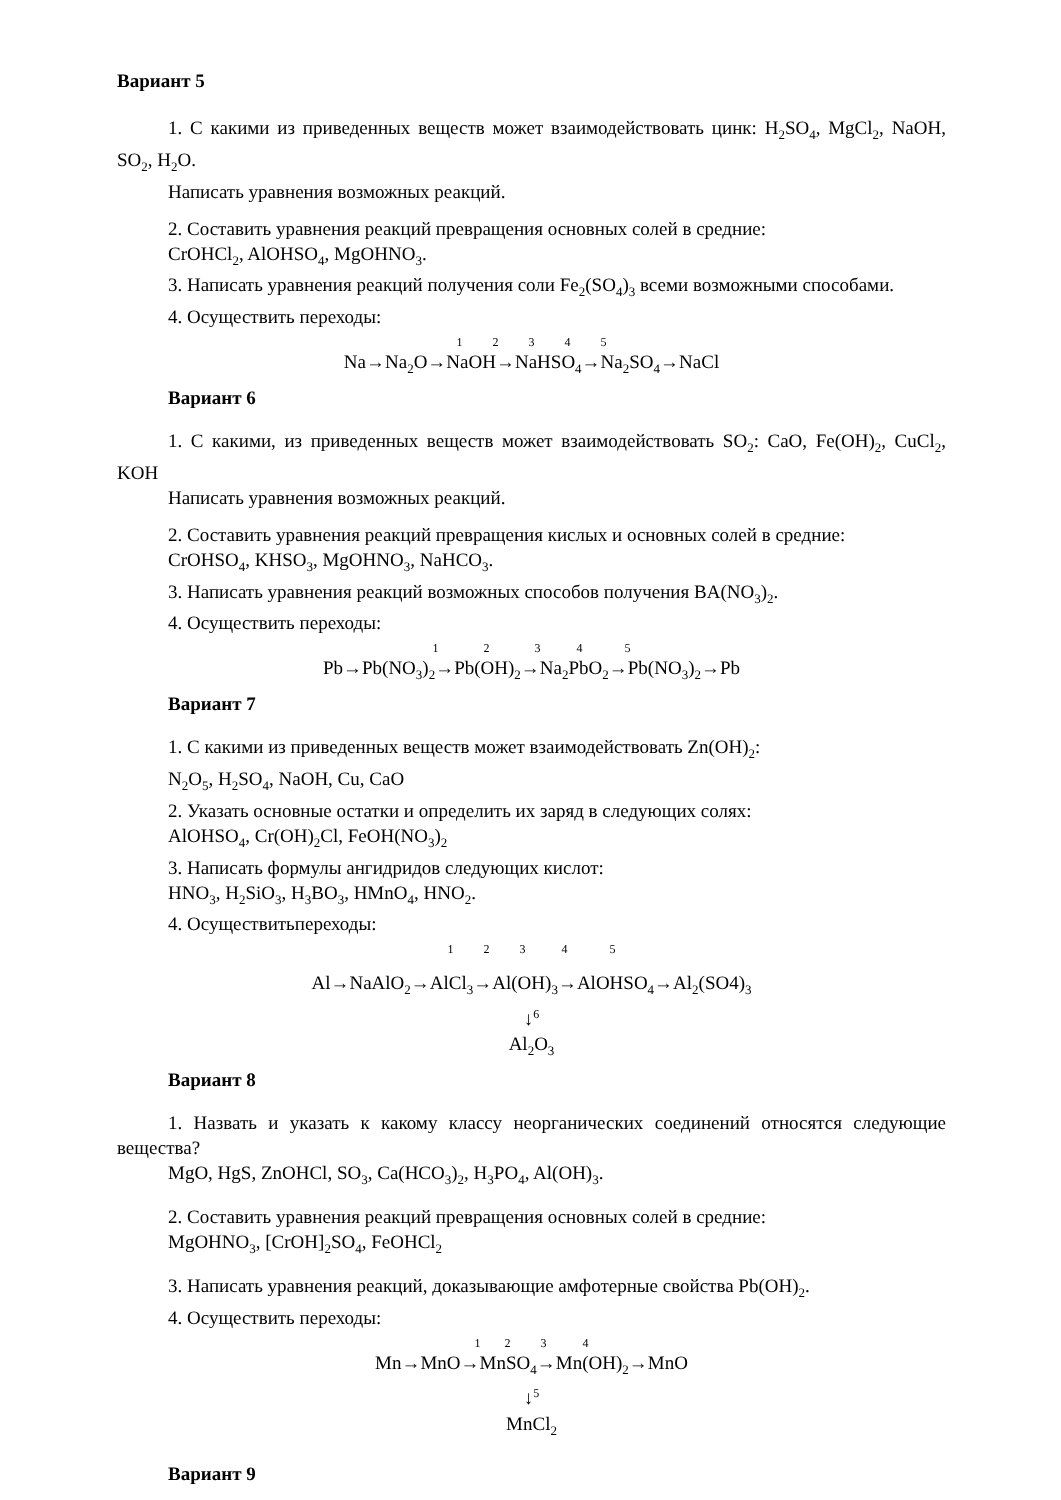Вариант 5
1. С какими из приведенных веществ может взаимодействовать цинк: H<sub>2</sub>SO<sub>4</sub>, MgCl<sub>2</sub>, NaOH, SO<sub>2</sub>, H<sub>2</sub>O.
Написать уравнения возможных реакций.
2. Составить уравнения реакций превращения основных солей в средние:
CrOHCl<sub>2</sub>, AlOHSO<sub>4</sub>, MgOHNO<sub>3</sub>.
3. Написать уравнения реакций получения соли Fe<sub>2</sub>(SO<sub>4</sub>)<sub>3</sub> всеми возможными способами.
4. Осуществить переходы:
1 2 3 4 5
Na→Na<sub>2</sub>O→NaOH→NaHSO<sub>4</sub>→Na<sub>2</sub>SO<sub>4</sub>→NaCl
Вариант 6
1. С какими, из приведенных веществ может взаимодействовать SO<sub>2</sub>: CaO, Fe(OH)<sub>2</sub>, CuCl<sub>2</sub>, KOH
Написать уравнения возможных реакций.
2. Составить уравнения реакций превращения кислых и основных солей в средние:
CrOHSO<sub>4</sub>, KHSO<sub>3</sub>, MgOHNO<sub>3</sub>, NaHCO<sub>3</sub>.
3. Написать уравнения реакций возможных способов получения BA(NO<sub>3</sub>)<sub>2</sub>.
4. Осуществить переходы:
1 2 3 4 5
Pb→Pb(NO<sub>3</sub>)<sub>2</sub>→Pb(OH)<sub>2</sub>→Na<sub>2</sub>PbO<sub>2</sub>→Pb(NO<sub>3</sub>)<sub>2</sub>→Pb
Вариант 7
1. С какими из приведенных веществ может взаимодействовать Zn(OH)<sub>2</sub>:
N<sub>2</sub>O<sub>5</sub>, H<sub>2</sub>SO<sub>4</sub>, NaOH, Cu, CaO
2. Указать основные остатки и определить их заряд в следующих солях:
AlOHSO<sub>4</sub>, Cr(OH)<sub>2</sub>Cl, FeOH(NO<sub>3</sub>)<sub>2</sub>
3. Написать формулы ангидридов следующих кислот:
HNO<sub>3</sub>, H<sub>2</sub>SiO<sub>3</sub>, H<sub>3</sub>BO<sub>3</sub>, HMnO<sub>4</sub>, HNO<sub>2</sub>.
4. Осуществитьпереходы:
1 2 3 4 5
Al→NaAlO<sub>2</sub>→AlCl<sub>3</sub>→Al(OH)<sub>3</sub>→AlOHSO<sub>4</sub>→Al<sub>2</sub>(SO4)<sub>3</sub>
↓<sup>6</sup>
Al<sub>2</sub>O<sub>3</sub>
Вариант 8
1. Назвать и указать к какому классу неорганических соединений относятся следующие вещества?
MgO, HgS, ZnOHCl, SO<sub>3</sub>, Ca(HCO<sub>3</sub>)<sub>2</sub>, H<sub>3</sub>PO<sub>4</sub>, Al(OH)<sub>3</sub>.
2. Составить уравнения реакций превращения основных солей в средние:
MgOHNO<sub>3</sub>, [CrOH]<sub>2</sub>SO<sub>4</sub>, FeOHCl<sub>2</sub>
3. Написать уравнения реакций, доказывающие амфотерные свойства Pb(OH)<sub>2</sub>.
4. Осуществить переходы:
1 2 3 4
Mn→MnO→MnSO<sub>4</sub>→Mn(OH)<sub>2</sub>→MnO
↓<sup>5</sup>
MnCl<sub>2</sub>
Вариант 9